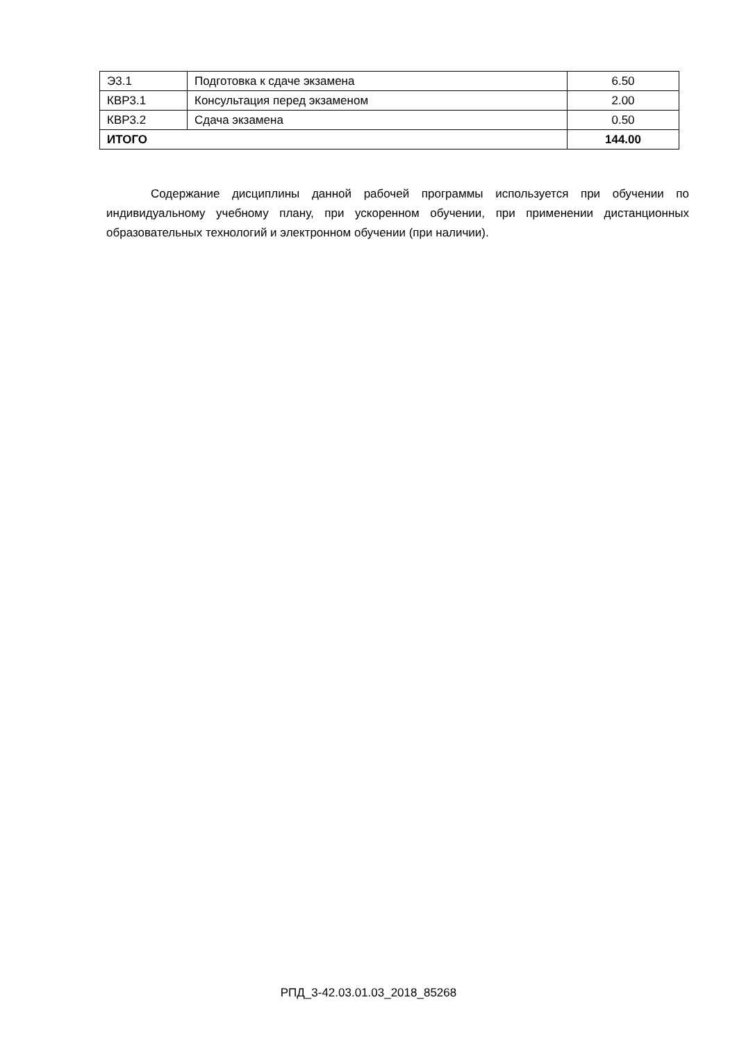| Э3.1 | Подготовка к сдаче экзамена | 6.50 |
| КВР3.1 | Консультация перед экзаменом | 2.00 |
| КВР3.2 | Сдача экзамена | 0.50 |
| ИТОГО | | 144.00 |
Содержание дисциплины данной рабочей программы используется при обучении по индивидуальному учебному плану, при ускоренном обучении, при применении дистанционных образовательных технологий и электронном обучении (при наличии).
РПД_3-42.03.01.03_2018_85268